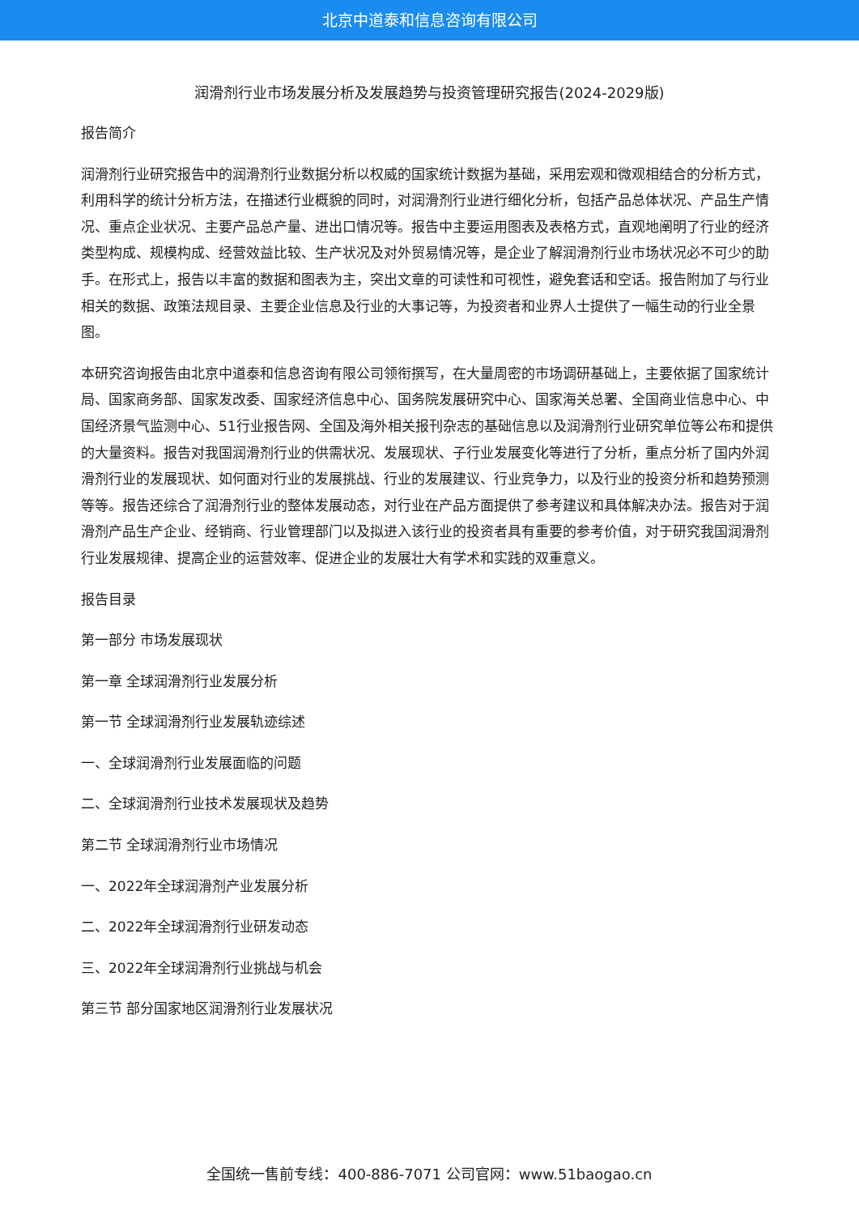北京中道泰和信息咨询有限公司
润滑剂行业市场发展分析及发展趋势与投资管理研究报告(2024-2029版)
报告简介
润滑剂行业研究报告中的润滑剂行业数据分析以权威的国家统计数据为基础，采用宏观和微观相结合的分析方式，利用科学的统计分析方法，在描述行业概貌的同时，对润滑剂行业进行细化分析，包括产品总体状况、产品生产情况、重点企业状况、主要产品总产量、进出口情况等。报告中主要运用图表及表格方式，直观地阐明了行业的经济类型构成、规模构成、经营效益比较、生产状况及对外贸易情况等，是企业了解润滑剂行业市场状况必不可少的助手。在形式上，报告以丰富的数据和图表为主，突出文章的可读性和可视性，避免套话和空话。报告附加了与行业相关的数据、政策法规目录、主要企业信息及行业的大事记等，为投资者和业界人士提供了一幅生动的行业全景图。
本研究咨询报告由北京中道泰和信息咨询有限公司领衔撰写，在大量周密的市场调研基础上，主要依据了国家统计局、国家商务部、国家发改委、国家经济信息中心、国务院发展研究中心、国家海关总署、全国商业信息中心、中国经济景气监测中心、51行业报告网、全国及海外相关报刊杂志的基础信息以及润滑剂行业研究单位等公布和提供的大量资料。报告对我国润滑剂行业的供需状况、发展现状、子行业发展变化等进行了分析，重点分析了国内外润滑剂行业的发展现状、如何面对行业的发展挑战、行业的发展建议、行业竞争力，以及行业的投资分析和趋势预测等等。报告还综合了润滑剂行业的整体发展动态，对行业在产品方面提供了参考建议和具体解决办法。报告对于润滑剂产品生产企业、经销商、行业管理部门以及拟进入该行业的投资者具有重要的参考价值，对于研究我国润滑剂行业发展规律、提高企业的运营效率、促进企业的发展壮大有学术和实践的双重意义。
报告目录
第一部分 市场发展现状
第一章 全球润滑剂行业发展分析
第一节 全球润滑剂行业发展轨迹综述
一、全球润滑剂行业发展面临的问题
二、全球润滑剂行业技术发展现状及趋势
第二节 全球润滑剂行业市场情况
一、2022年全球润滑剂产业发展分析
二、2022年全球润滑剂行业研发动态
三、2022年全球润滑剂行业挑战与机会
第三节 部分国家地区润滑剂行业发展状况
全国统一售前专线：400-886-7071 公司官网：www.51baogao.cn